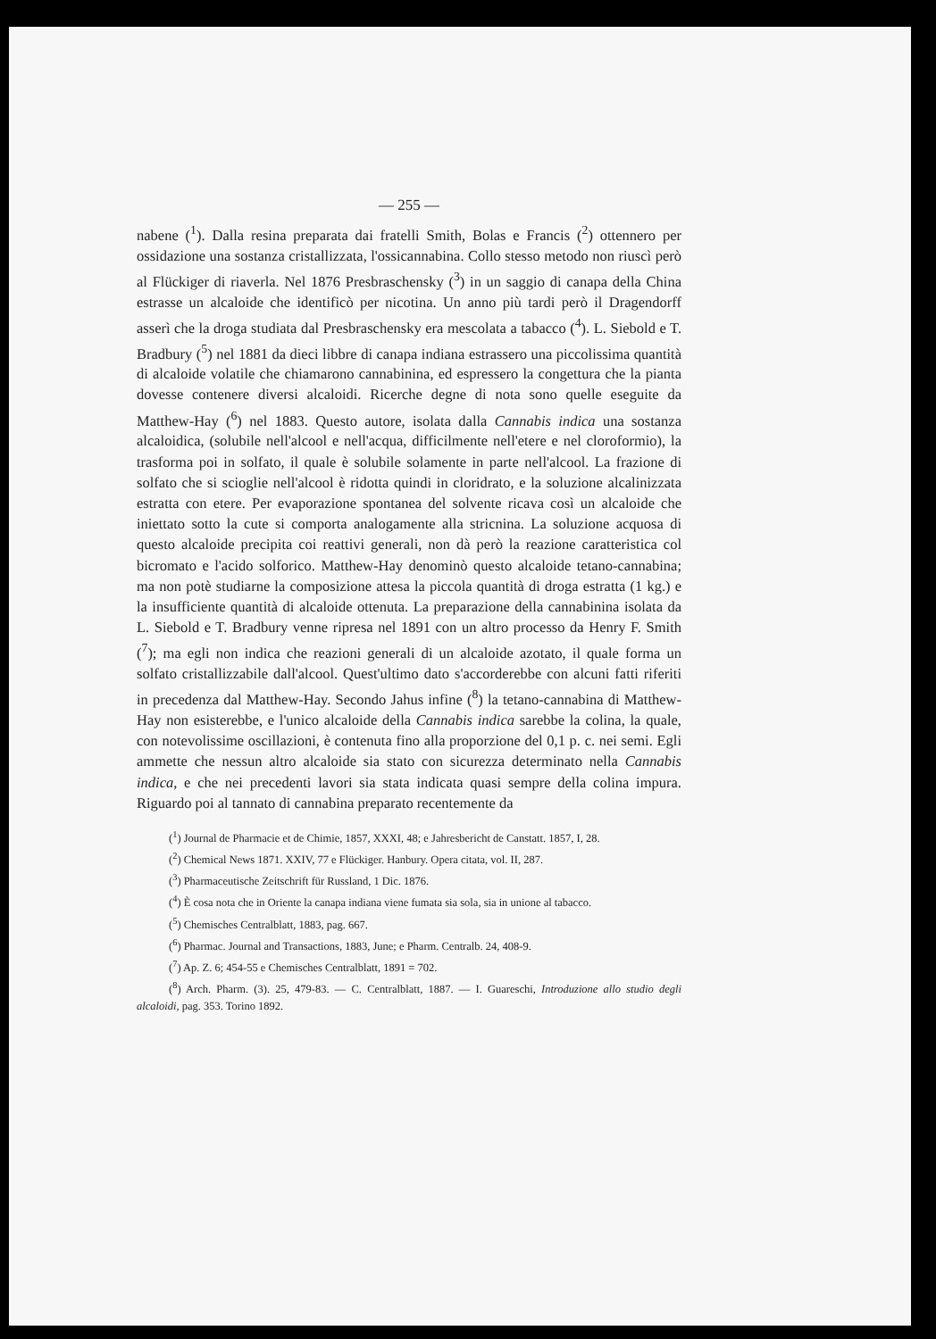— 255 —
nabene (<sup>1</sup>). Dalla resina preparata dai fratelli Smith, Bolas e Francis (<sup>2</sup>) ottennero per ossidazione una sostanza cristallizzata, l'ossicannabina. Collo stesso metodo non riuscì però al Flückiger di riaverla. Nel 1876 Presbraschensky (<sup>3</sup>) in un saggio di canapa della China estrasse un alcaloide che identificò per nicotina. Un anno più tardi però il Dragendorff asserì che la droga studiata dal Presbraschensky era mescolata a tabacco (<sup>4</sup>). L. Siebold e T. Bradbury (<sup>5</sup>) nel 1881 da dieci libbre di canapa indiana estrassero una piccolissima quantità di alcaloide volatile che chiamarono cannabinina, ed espressero la congettura che la pianta dovesse contenere diversi alcaloidi. Ricerche degne di nota sono quelle eseguite da Matthew-Hay (<sup>6</sup>) nel 1883. Questo autore, isolata dalla Cannabis indica una sostanza alcaloidica, (solubile nell'alcool e nell'acqua, difficilmente nell'etere e nel cloroformio), la trasforma poi in solfato, il quale è solubile solamente in parte nell'alcool. La frazione di solfato che si scioglie nell'alcool è ridotta quindi in cloridrato, e la soluzione alcalinizzata estratta con etere. Per evaporazione spontanea del solvente ricava così un alcaloide che iniettato sotto la cute si comporta analogamente alla stricnina. La soluzione acquosa di questo alcaloide precipita coi reattivi generali, non dà però la reazione caratteristica col bicromato e l'acido solforico. Matthew-Hay denominò questo alcaloide tetano-cannabina; ma non potè studiarne la composizione attesa la piccola quantità di droga estratta (1 kg.) e la insufficiente quantità di alcaloide ottenuta. La preparazione della cannabinina isolata da L. Siebold e T. Bradbury venne ripresa nel 1891 con un altro processo da Henry F. Smith (<sup>7</sup>); ma egli non indica che reazioni generali di un alcaloide azotato, il quale forma un solfato cristallizzabile dall'alcool. Quest'ultimo dato s'accorderebbe con alcuni fatti riferiti in precedenza dal Matthew-Hay. Secondo Jahus infine (<sup>8</sup>) la tetano-cannabina di Matthew-Hay non esisterebbe, e l'unico alcaloide della Cannabis indica sarebbe la colina, la quale, con notevolissime oscillazioni, è contenuta fino alla proporzione del 0,1 p. c. nei semi. Egli ammette che nessun altro alcaloide sia stato con sicurezza determinato nella Cannabis indica, e che nei precedenti lavori sia stata indicata quasi sempre della colina impura. Riguardo poi al tannato di cannabina preparato recentemente da
(<sup>1</sup>) Journal de Pharmacie et de Chimie, 1857, XXXI, 48; e Jahresbericht de Canstatt. 1857, I, 28.
(<sup>2</sup>) Chemical News 1871. XXIV, 77 e Flückiger. Hanbury. Opera citata, vol. II, 287.
(<sup>3</sup>) Pharmaceutische Zeitschrift für Russland, 1 Dic. 1876.
(<sup>4</sup>) È cosa nota che in Oriente la canapa indiana viene fumata sia sola, sia in unione al tabacco.
(<sup>5</sup>) Chemisches Centralblatt, 1883, pag. 667.
(<sup>6</sup>) Pharmac. Journal and Transactions, 1883, June; e Pharm. Centralb. 24, 408-9.
(<sup>7</sup>) Ap. Z. 6; 454-55 e Chemisches Centralblatt, 1891 = 702.
(<sup>8</sup>) Arch. Pharm. (3). 25, 479-83. — C. Centralblatt, 1887. — I. Guareschi, Introduzione allo studio degli alcaloidi, pag. 353. Torino 1892.